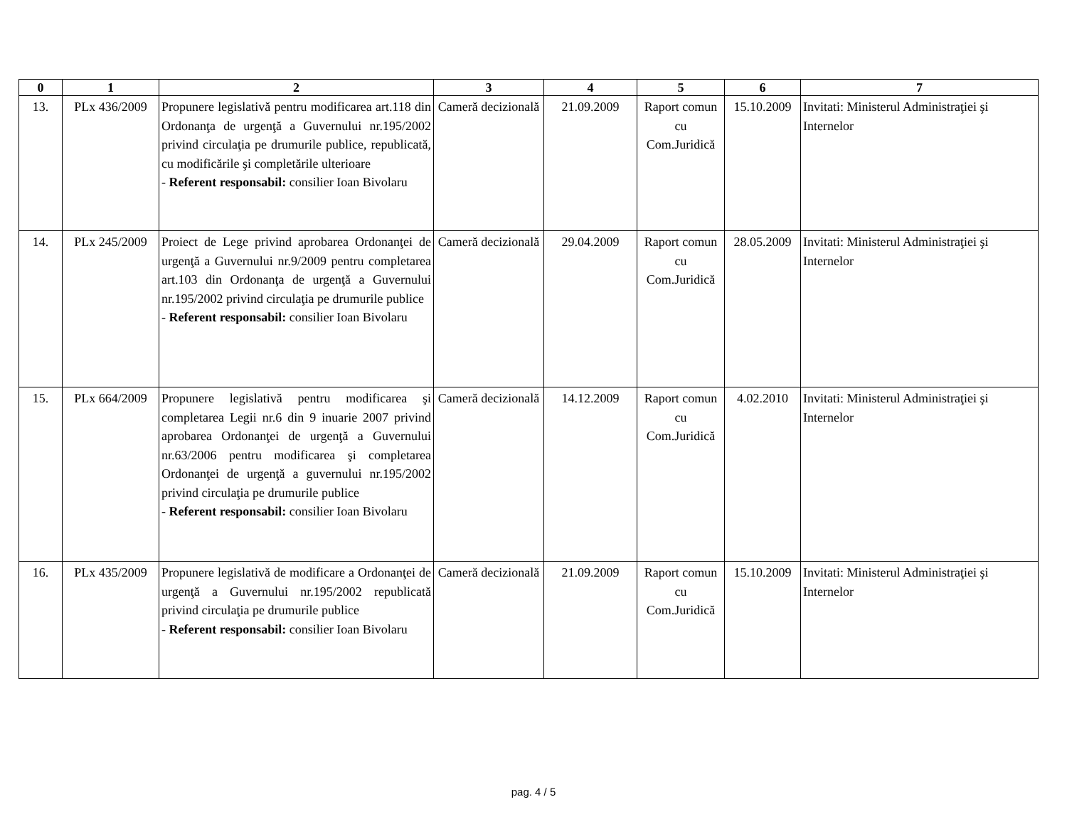| 0 | 1 | 2 | 3 | 4 | 5 | 6 | 7 |
| --- | --- | --- | --- | --- | --- | --- | --- |
| 13. | PLx 436/2009 | Propunere legislativă pentru modificarea art.118 din Ordonanţa de urgenţă a Guvernului nr.195/2002 privind circulaţia pe drumurile publice, republicată, cu modificările şi completările ulterioare - Referent responsabil: consilier Ioan Bivolaru | Cameră decizională | 21.09.2009 | Raport comun cu Com.Juridică | 15.10.2009 | Invitati: Ministerul Administraţiei şi Internelor |
| 14. | PLx 245/2009 | Proiect de Lege privind aprobarea Ordonanţei de urgenţă a Guvernului nr.9/2009 pentru completarea art.103 din Ordonanţa de urgenţă a Guvernului nr.195/2002 privind circulaţia pe drumurile publice - Referent responsabil: consilier Ioan Bivolaru | Cameră decizională | 29.04.2009 | Raport comun cu Com.Juridică | 28.05.2009 | Invitati: Ministerul Administraţiei şi Internelor |
| 15. | PLx 664/2009 | Propunere legislativă pentru modificarea şi completarea Legii nr.6 din 9 inuarie 2007 privind aprobarea Ordonanţei de urgenţă a Guvernului nr.63/2006 pentru modificarea şi completarea Ordonanţei de urgenţă a guvernului nr.195/2002 privind circulaţia pe drumurile publice - Referent responsabil: consilier Ioan Bivolaru | Cameră decizională | 14.12.2009 | Raport comun cu Com.Juridică | 4.02.2010 | Invitati: Ministerul Administraţiei şi Internelor |
| 16. | PLx 435/2009 | Propunere legislativă de modificare a Ordonanţei de urgenţă a Guvernului nr.195/2002 republicată privind circulaţia pe drumurile publice - Referent responsabil: consilier Ioan Bivolaru | Cameră decizională | 21.09.2009 | Raport comun cu Com.Juridică | 15.10.2009 | Invitati: Ministerul Administraţiei şi Internelor |
pag. 4 / 5